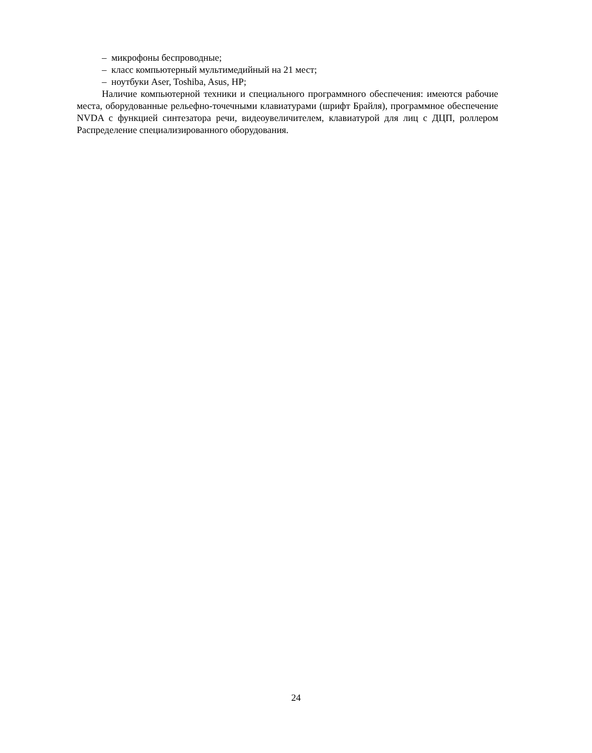– микрофоны беспроводные;
– класс компьютерный мультимедийный на 21 мест;
– ноутбуки Aser, Toshiba, Asus, HP;
Наличие компьютерной техники и специального программного обеспечения: имеются рабочие места, оборудованные рельефно-точечными клавиатурами (шрифт Брайля), программное обеспечение NVDA с функцией синтезатора речи, видеоувеличителем, клавиатурой для лиц с ДЦП, роллером Распределение специализированного оборудования.
24